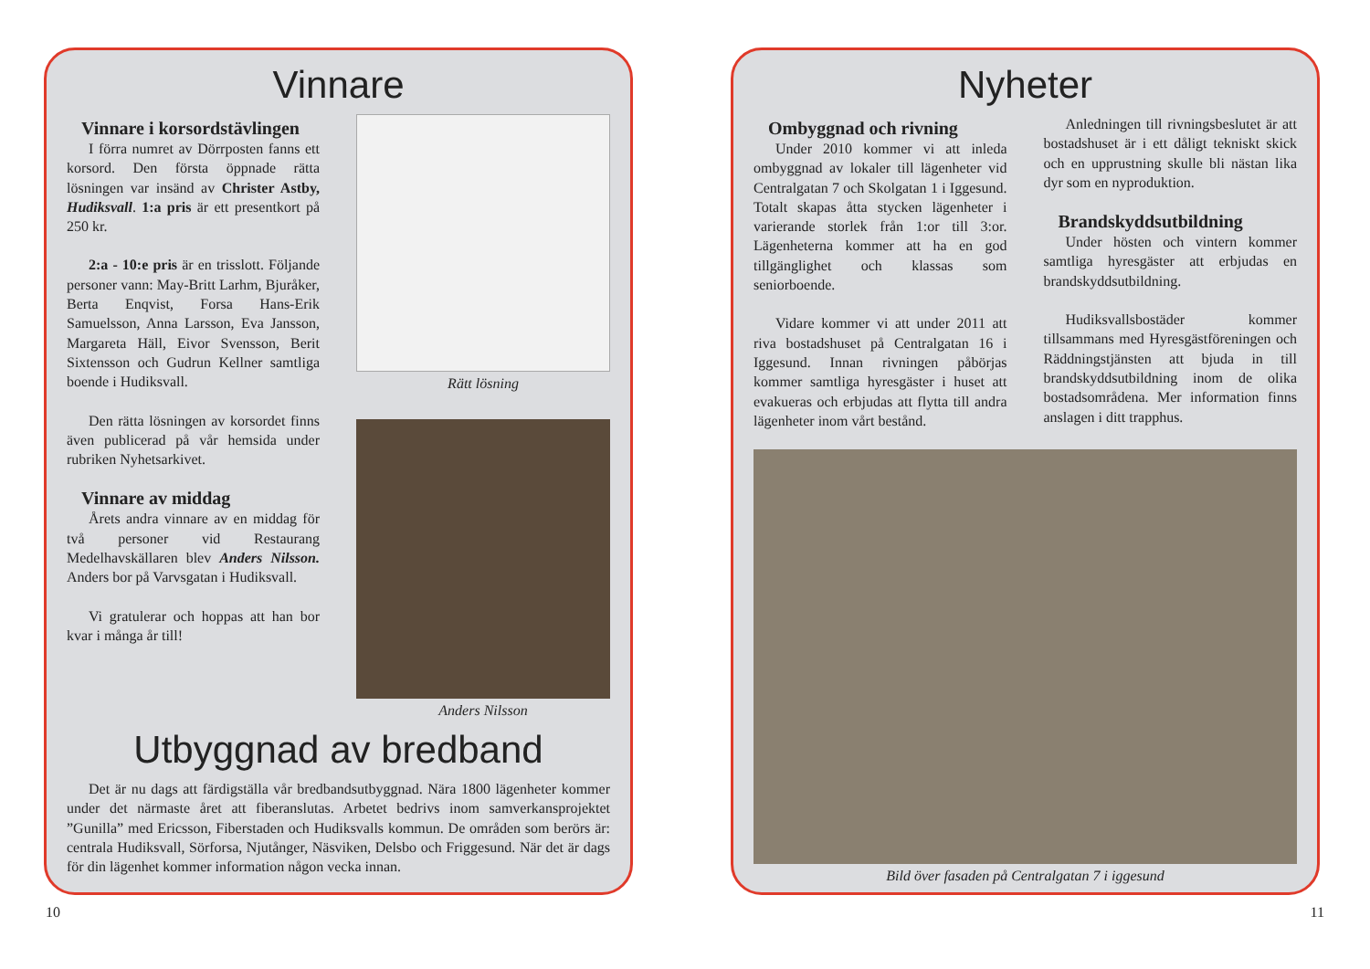Vinnare
Vinnare i korsordstävlingen
I förra numret av Dörrposten fanns ett korsord. Den första öppnade rätta lösningen var insänd av Christer Astby, Hudiksvall. 1:a pris är ett presentkort på 250 kr.
2:a - 10:e pris är en trisslott. Följande personer vann: May-Britt Larhm, Bjuråker, Berta Enqvist, Forsa Hans-Erik Samuelsson, Anna Larsson, Eva Jansson, Margareta Häll, Eivor Svensson, Berit Sixtensson och Gudrun Kellner samtliga boende i Hudiksvall.
Den rätta lösningen av korsordet finns även publicerad på vår hemsida under rubriken Nyhetsarkivet.
Vinnare av middag
Årets andra vinnare av en middag för två personer vid Restaurang Medelhavskällaren blev Anders Nilsson. Anders bor på Varvsgatan i Hudiksvall.
Vi gratulerar och hoppas att han bor kvar i många år till!
Rätt lösning
Anders Nilsson
Utbyggnad av bredband
Det är nu dags att färdigställa vår bredbandsutbyggnad. Nära 1800 lägenheter kommer under det närmaste året att fiberanslutas. Arbetet bedrivs inom samverkansprojektet ”Gunilla” med Ericsson, Fiberstaden och Hudiksvalls kommun. De områden som berörs är: centrala Hudiksvall, Sörforsa, Njutånger, Näsviken, Delsbo och Friggesund. När det är dags för din lägenhet kommer information någon vecka innan.
Nyheter
Ombyggnad och rivning
Under 2010 kommer vi att inleda ombyggnad av lokaler till lägenheter vid Centralgatan 7 och Skolgatan 1 i Iggesund. Totalt skapas åtta stycken lägenheter i varierande storlek från 1:or till 3:or. Lägenheterna kommer att ha en god tillgänglighet och klassas som seniorboende.
Vidare kommer vi att under 2011 att riva bostadshuset på Centralgatan 16 i Iggesund. Innan rivningen påbörjas kommer samtliga hyresgäster i huset att evakueras och erbjudas att flytta till andra lägenheter inom vårt bestånd.
Anledningen till rivningsbeslutet är att bostadshuset är i ett dåligt tekniskt skick och en upprustning skulle bli nästan lika dyr som en nyproduktion.
Brandskyddsutbildning
Under hösten och vintern kommer samtliga hyresgäster att erbjudas en brandskyddsutbildning.
Hudiksvallsbostäder kommer tillsammans med Hyresgästföreningen och Räddningstjänsten att bjuda in till brandskyddsutbildning inom de olika bostadsområdena. Mer information finns anslagen i ditt trapphus.
Bild över fasaden på Centralgatan 7 i iggesund
10 11